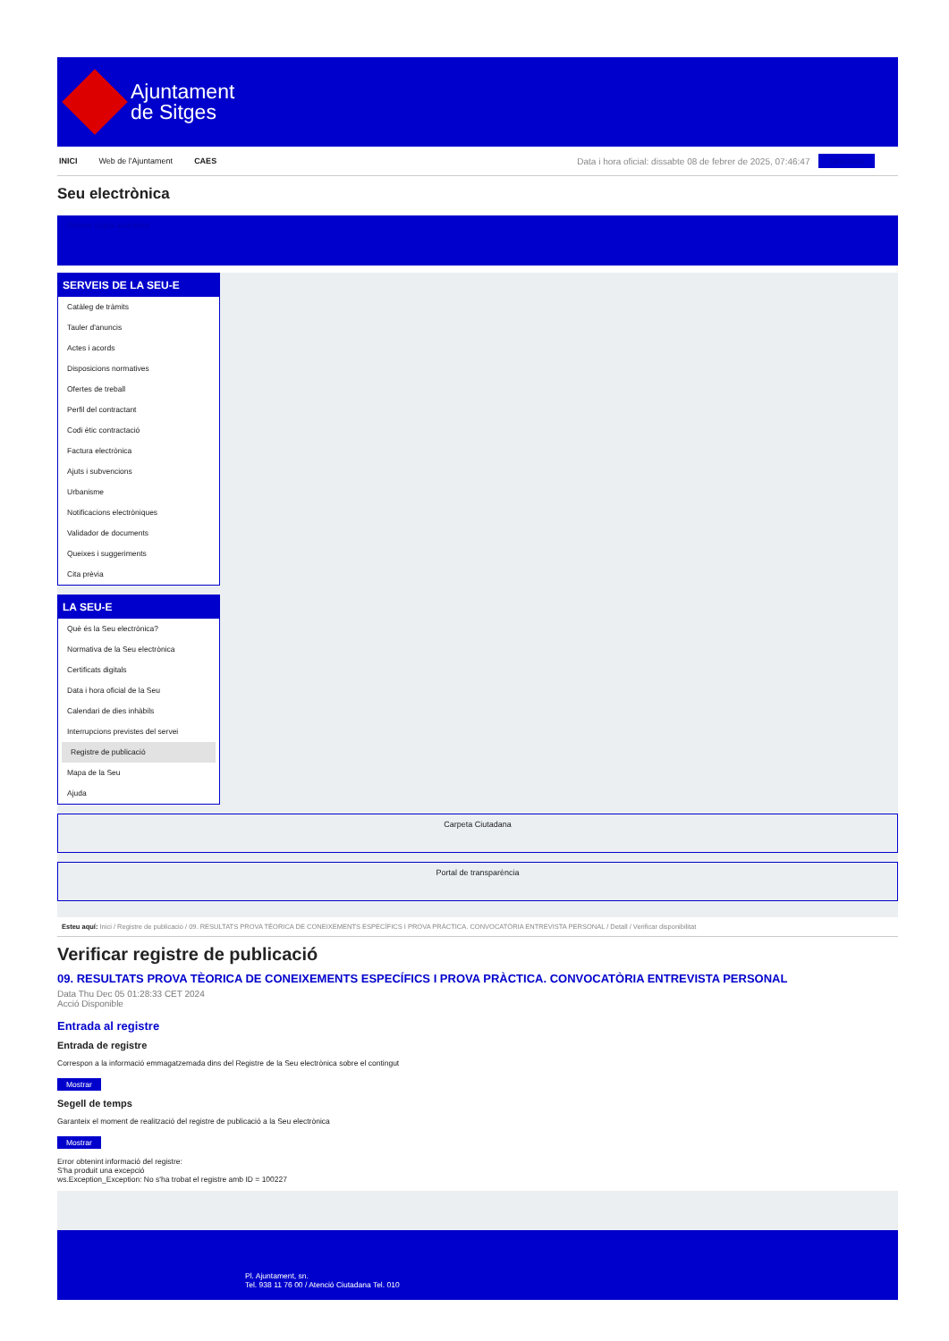Ajuntament
de Sitges
INICI Web de l'Ajuntament CAES Data i hora oficial: dissabte 08 de febrer de 2025, 07:46:47 Directorio
Seu electrònica
Obtenir còpia autèntica
SERVEIS DE LA SEU-E
Catàleg de tràmits
Tauler d'anuncis
Actes i acords
Disposicions normatives
Ofertes de treball
Perfil del contractant
Codi ètic contractació
Factura electrònica
Ajuts i subvencions
Urbanisme
Notificacions electròniques
Validador de documents
Queixes i suggeriments
Cita prèvia
LA SEU-E
Què és la Seu electrònica?
Normativa de la Seu electrònica
Certificats digitals
Data i hora oficial de la Seu
Calendari de dies inhàbils
Interrupcions previstes del servei
Registre de publicació
Mapa de la Seu
Ajuda
Carpeta Ciutadana
Portal de transparència
Esteu aquí: Inici / Registre de publicació / 09. RESULTATS PROVA TÈORICA DE CONEIXEMENTS ESPECÍFICS I PROVA PRÀCTICA. CONVOCATÒRIA ENTREVISTA PERSONAL / Detall / Verificar disponibilitat
Verificar registre de publicació
09. RESULTATS PROVA TÈORICA DE CONEIXEMENTS ESPECÍFICS I PROVA PRÀCTICA. CONVOCATÒRIA ENTREVISTA PERSONAL
Data Thu Dec 05 01:28:33 CET 2024
Acció Disponible
Entrada al registre
Entrada de registre
Correspon a la informació emmagatzemada dins del Registre de la Seu electrònica sobre el contingut
Mostrar
Segell de temps
Garanteix el moment de realització del registre de publicació a la Seu electrònica
Mostrar
Error obtenint informació del registre:
S'ha produit una excepció
ws.Exception_Exception: No s'ha trobat el registre amb ID = 100227
Pl. Ajuntament, sn.
Tel. 938 11 76 00 / Atenció Ciutadana Tel. 010